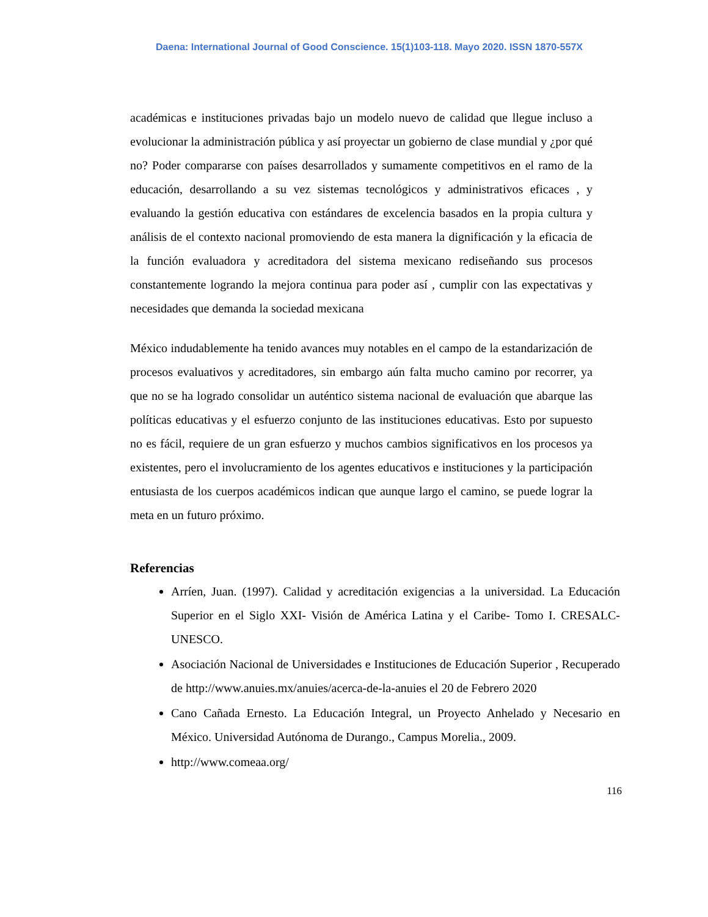Daena: International Journal of Good Conscience. 15(1)103-118. Mayo 2020. ISSN 1870-557X
académicas e instituciones privadas bajo un modelo nuevo de calidad que llegue incluso a evolucionar la administración pública y así proyectar un gobierno de clase mundial y ¿por qué no? Poder compararse con países desarrollados y sumamente competitivos en el ramo de la educación, desarrollando a su vez sistemas tecnológicos y administrativos eficaces , y evaluando la gestión educativa con estándares de excelencia basados en la propia cultura y análisis de el contexto nacional promoviendo de esta manera la dignificación y la eficacia de la función evaluadora y acreditadora del sistema mexicano rediseñando sus procesos constantemente logrando la mejora continua para poder así , cumplir con las expectativas y necesidades que demanda la sociedad mexicana
México indudablemente ha tenido avances muy notables en el campo de la estandarización de procesos evaluativos y acreditadores, sin embargo aún falta mucho camino por recorrer, ya que no se ha logrado consolidar un auténtico sistema nacional de evaluación que abarque las políticas educativas y el esfuerzo conjunto de las instituciones educativas. Esto por supuesto no es fácil, requiere de un gran esfuerzo y muchos cambios significativos en los procesos ya existentes, pero el involucramiento de los agentes educativos e instituciones y la participación entusiasta de los cuerpos académicos indican que aunque largo el camino, se puede lograr la meta en un futuro próximo.
Referencias
Arríen, Juan. (1997). Calidad y acreditación exigencias a la universidad. La Educación Superior en el Siglo XXI- Visión de América Latina y el Caribe- Tomo I. CRESALC-UNESCO.
Asociación Nacional de Universidades e Instituciones de Educación Superior , Recuperado de http://www.anuies.mx/anuies/acerca-de-la-anuies el 20 de Febrero 2020
Cano Cañada Ernesto. La Educación Integral, un Proyecto Anhelado y Necesario en México. Universidad Autónoma de Durango., Campus Morelia., 2009.
http://www.comeaa.org/
116